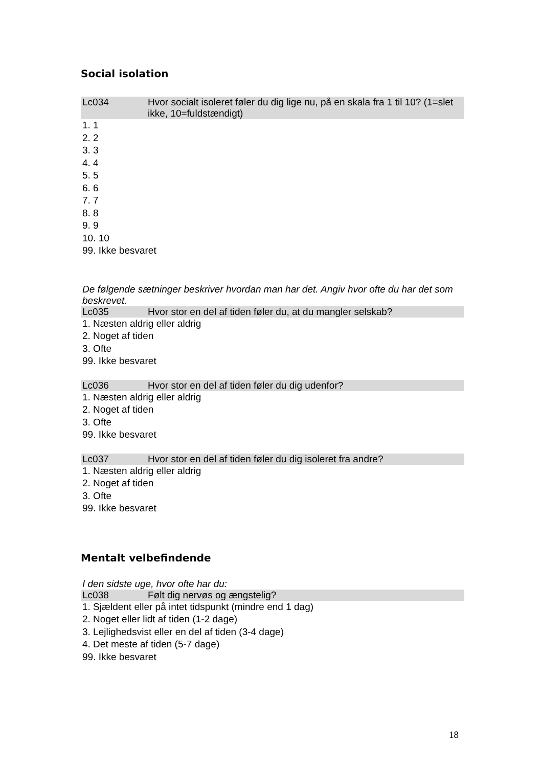Social isolation
Lc034 Hvor socialt isoleret føler du dig lige nu, på en skala fra 1 til 10? (1=slet ikke, 10=fuldstændigt)
1. 1
2. 2
3. 3
4. 4
5. 5
6. 6
7. 7
8. 8
9. 9
10. 10
99. Ikke besvaret
De følgende sætninger beskriver hvordan man har det. Angiv hvor ofte du har det som beskrevet.
Lc035 Hvor stor en del af tiden føler du, at du mangler selskab?
1. Næsten aldrig eller aldrig
2. Noget af tiden
3. Ofte
99. Ikke besvaret
Lc036 Hvor stor en del af tiden føler du dig udenfor?
1. Næsten aldrig eller aldrig
2. Noget af tiden
3. Ofte
99. Ikke besvaret
Lc037 Hvor stor en del af tiden føler du dig isoleret fra andre?
1. Næsten aldrig eller aldrig
2. Noget af tiden
3. Ofte
99. Ikke besvaret
Mentalt velbefindende
I den sidste uge, hvor ofte har du:
Lc038 Følt dig nervøs og ængstelig?
1. Sjældent eller på intet tidspunkt (mindre end 1 dag)
2. Noget eller lidt af tiden (1-2 dage)
3. Lejlighedsvist eller en del af tiden (3-4 dage)
4. Det meste af tiden (5-7 dage)
99. Ikke besvaret
18